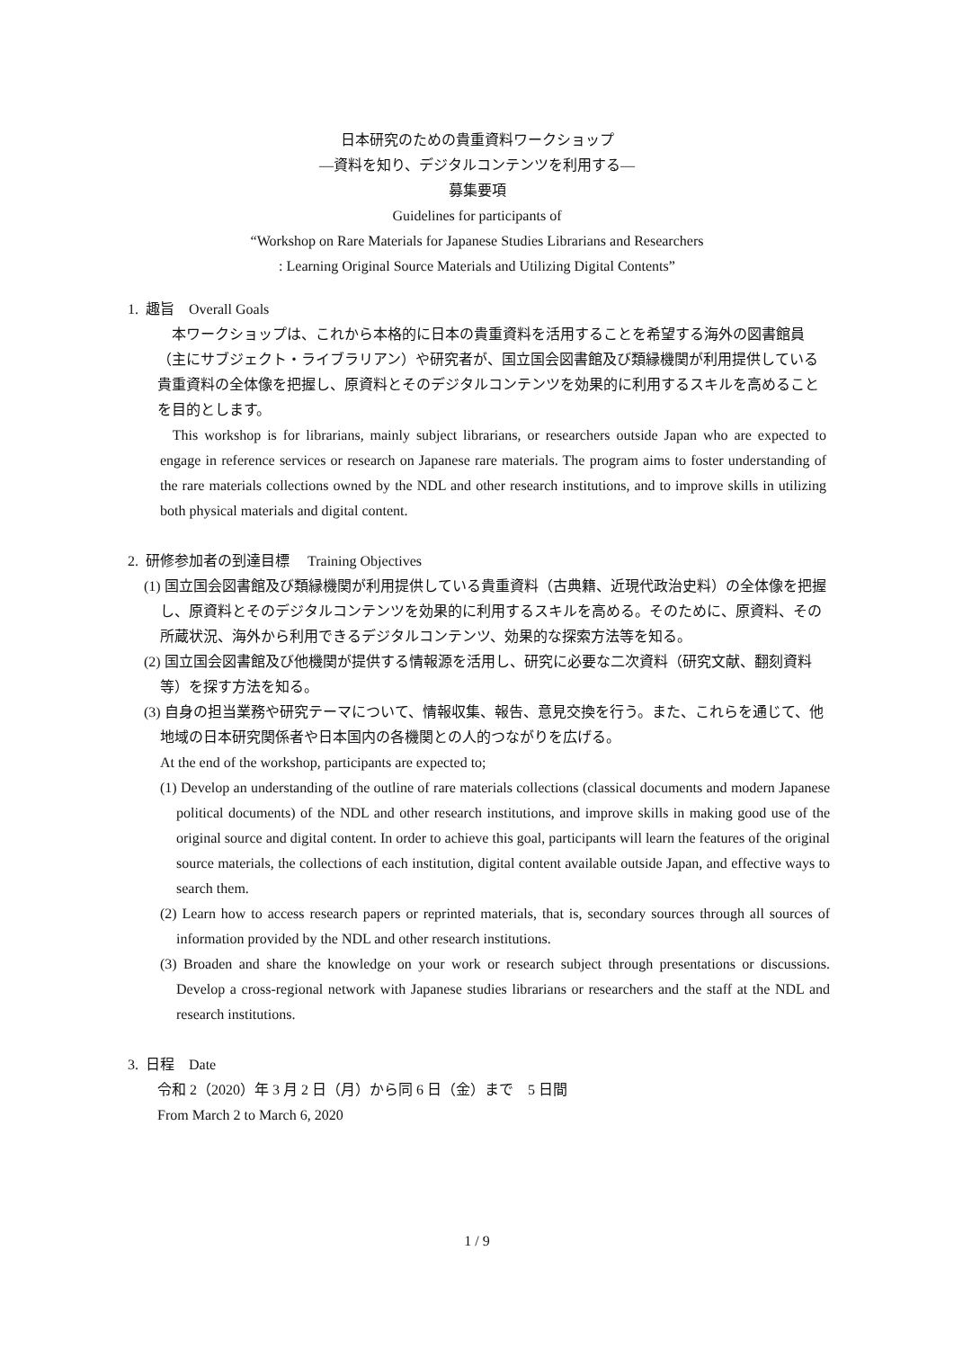日本研究のための貴重資料ワークショップ
―資料を知り、デジタルコンテンツを利用する―
募集要項
Guidelines for participants of
“Workshop on Rare Materials for Japanese Studies Librarians and Researchers
: Learning Original Source Materials and Utilizing Digital Contents”
1. 趣旨　Overall Goals
　本ワークショップは、これから本格的に日本の貴重資料を活用することを希望する海外の図書館員（主にサブジェクト・ライブラリアン）や研究者が、国立国会図書館及び類縁機関が利用提供している貴重資料の全体像を把握し、原資料とそのデジタルコンテンツを効果的に利用するスキルを高めることを目的とします。
This workshop is for librarians, mainly subject librarians, or researchers outside Japan who are expected to engage in reference services or research on Japanese rare materials. The program aims to foster understanding of the rare materials collections owned by the NDL and other research institutions, and to improve skills in utilizing both physical materials and digital content.
2. 研修参加者の到達目標　 Training Objectives
(1) 国立国会図書館及び類縁機関が利用提供している貴重資料（古典籍、近現代政治史料）の全体像を把握し、原資料とそのデジタルコンテンツを効果的に利用するスキルを高める。そのために、原資料、その所蔵状況、海外から利用できるデジタルコンテンツ、効果的な探索方法等を知る。
(2) 国立国会図書館及び他機関が提供する情報源を活用し、研究に必要な二次資料（研究文献、翻刻資料等）を探す方法を知る。
(3) 自身の担当業務や研究テーマについて、情報収集、報告、意見交換を行う。また、これらを通じて、他地域の日本研究関係者や日本国内の各機関との人的つながりを広げる。
At the end of the workshop, participants are expected to;
(1) Develop an understanding of the outline of rare materials collections (classical documents and modern Japanese political documents) of the NDL and other research institutions, and improve skills in making good use of the original source and digital content. In order to achieve this goal, participants will learn the features of the original source materials, the collections of each institution, digital content available outside Japan, and effective ways to search them.
(2) Learn how to access research papers or reprinted materials, that is, secondary sources through all sources of information provided by the NDL and other research institutions.
(3) Broaden and share the knowledge on your work or research subject through presentations or discussions. Develop a cross-regional network with Japanese studies librarians or researchers and the staff at the NDL and research institutions.
3. 日程　Date
令和 2（2020）年 3 月 2 日（月）から同 6 日（金）まで　5 日間
From March 2 to March 6, 2020
1 / 9